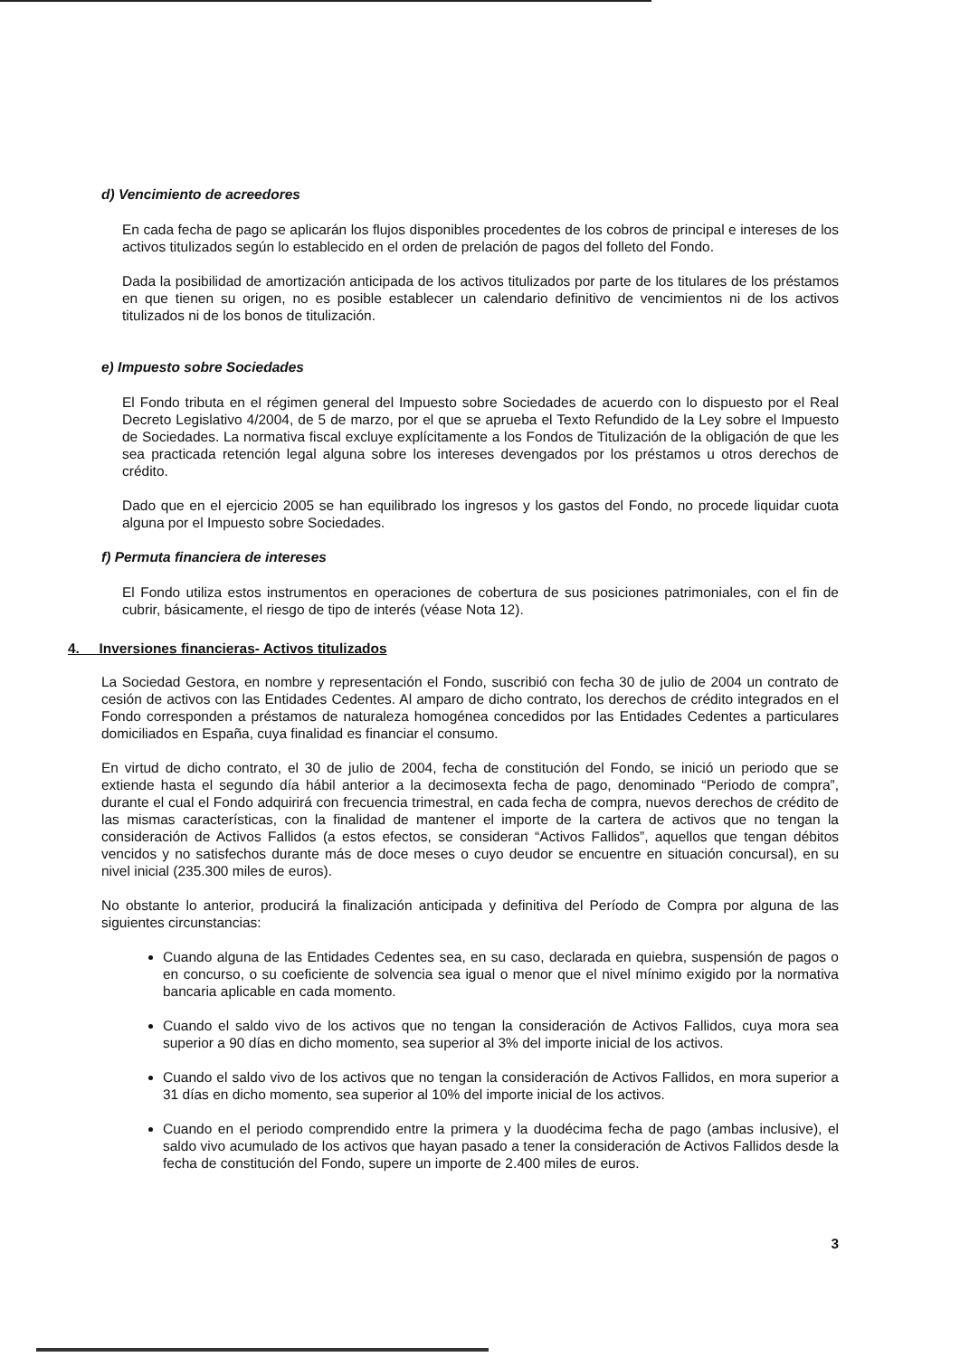d) Vencimiento de acreedores
En cada fecha de pago se aplicarán los flujos disponibles procedentes de los cobros de principal e intereses de los activos titulizados según lo establecido en el orden de prelación de pagos del folleto del Fondo.
Dada la posibilidad de amortización anticipada de los activos titulizados por parte de los titulares de los préstamos en que tienen su origen, no es posible establecer un calendario definitivo de vencimientos ni de los activos titulizados ni de los bonos de titulización.
e) Impuesto sobre Sociedades
El Fondo tributa en el régimen general del Impuesto sobre Sociedades de acuerdo con lo dispuesto por el Real Decreto Legislativo 4/2004, de 5 de marzo, por el que se aprueba el Texto Refundido de la Ley sobre el Impuesto de Sociedades. La normativa fiscal excluye explícitamente a los Fondos de Titulización de la obligación de que les sea practicada retención legal alguna sobre los intereses devengados por los préstamos u otros derechos de crédito.
Dado que en el ejercicio 2005 se han equilibrado los ingresos y los gastos del Fondo, no procede liquidar cuota alguna por el Impuesto sobre Sociedades.
f) Permuta financiera de intereses
El Fondo utiliza estos instrumentos en operaciones de cobertura de sus posiciones patrimoniales, con el fin de cubrir, básicamente, el riesgo de tipo de interés (véase Nota 12).
4. Inversiones financieras- Activos titulizados
La Sociedad Gestora, en nombre y representación el Fondo, suscribió con fecha 30 de julio de 2004 un contrato de cesión de activos con las Entidades Cedentes. Al amparo de dicho contrato, los derechos de crédito integrados en el Fondo corresponden a préstamos de naturaleza homogénea concedidos por las Entidades Cedentes a particulares domiciliados en España, cuya finalidad es financiar el consumo.
En virtud de dicho contrato, el 30 de julio de 2004, fecha de constitución del Fondo, se inició un periodo que se extiende hasta el segundo día hábil anterior a la decimosexta fecha de pago, denominado “Periodo de compra”, durante el cual el Fondo adquirirá con frecuencia trimestral, en cada fecha de compra, nuevos derechos de crédito de las mismas características, con la finalidad de mantener el importe de la cartera de activos que no tengan la consideración de Activos Fallidos (a estos efectos, se consideran “Activos Fallidos”, aquellos que tengan débitos vencidos y no satisfechos durante más de doce meses o cuyo deudor se encuentre en situación concursal), en su nivel inicial (235.300 miles de euros).
No obstante lo anterior, producirá la finalización anticipada y definitiva del Período de Compra por alguna de las siguientes circunstancias:
Cuando alguna de las Entidades Cedentes sea, en su caso, declarada en quiebra, suspensión de pagos o en concurso, o su coeficiente de solvencia sea igual o menor que el nivel mínimo exigido por la normativa bancaria aplicable en cada momento.
Cuando el saldo vivo de los activos que no tengan la consideración de Activos Fallidos, cuya mora sea superior a 90 días en dicho momento, sea superior al 3% del importe inicial de los activos.
Cuando el saldo vivo de los activos que no tengan la consideración de Activos Fallidos, en mora superior a 31 días en dicho momento, sea superior al 10% del importe inicial de los activos.
Cuando en el periodo comprendido entre la primera y la duodécima fecha de pago (ambas inclusive), el saldo vivo acumulado de los activos que hayan pasado a tener la consideración de Activos Fallidos desde la fecha de constitución del Fondo, supere un importe de 2.400 miles de euros.
3